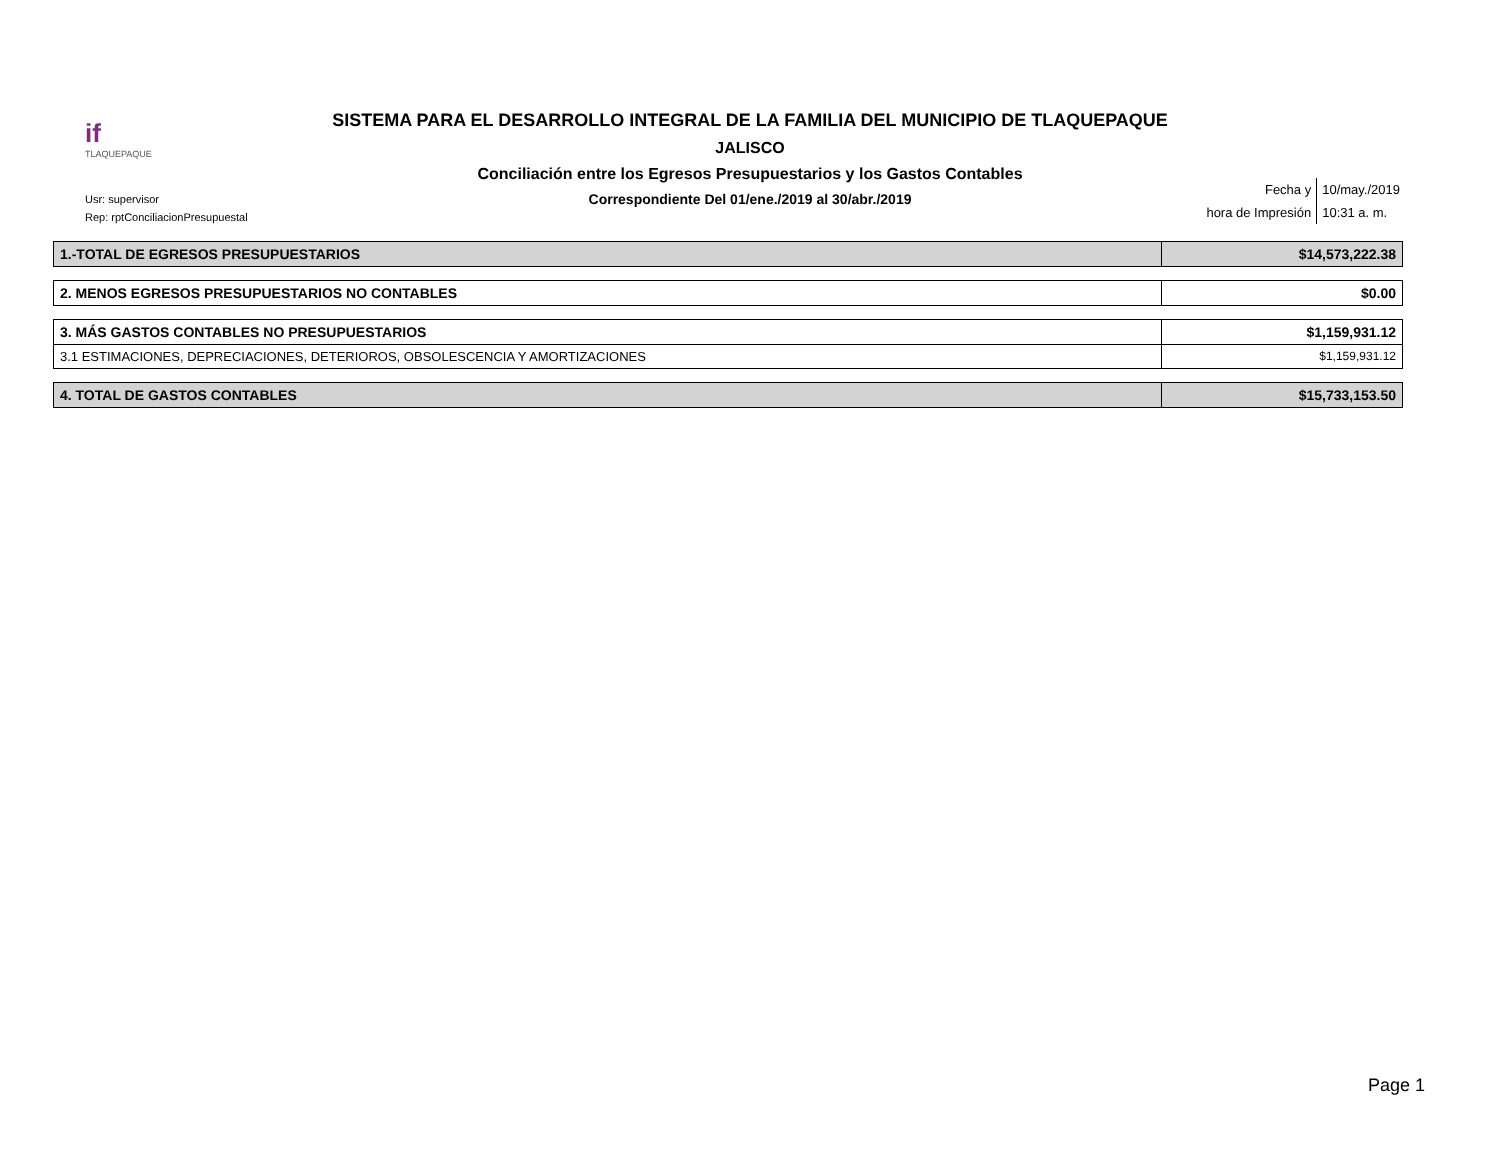if
TLAQUEPAQUE
SISTEMA PARA EL DESARROLLO INTEGRAL DE LA FAMILIA DEL MUNICIPIO DE TLAQUEPAQUE
JALISCO
Conciliación entre los Egresos Presupuestarios y los Gastos Contables
Correspondiente Del 01/ene./2019 al 30/abr./2019
Usr: supervisor
Rep: rptConciliacionPresupuestal
| Fecha y | 10/may./2019 |
| hora de Impresión | 10:31 a. m. |
| 1.-TOTAL DE EGRESOS PRESUPUESTARIOS | $14,573,222.38 |
| 2. MENOS EGRESOS PRESUPUESTARIOS NO CONTABLES | $0.00 |
| 3. MÁS GASTOS CONTABLES NO PRESUPUESTARIOS | $1,159,931.12 |
| 3.1 ESTIMACIONES, DEPRECIACIONES, DETERIOROS, OBSOLESCENCIA Y AMORTIZACIONES | $1,159,931.12 |
| 4. TOTAL DE GASTOS CONTABLES | $15,733,153.50 |
Page 1